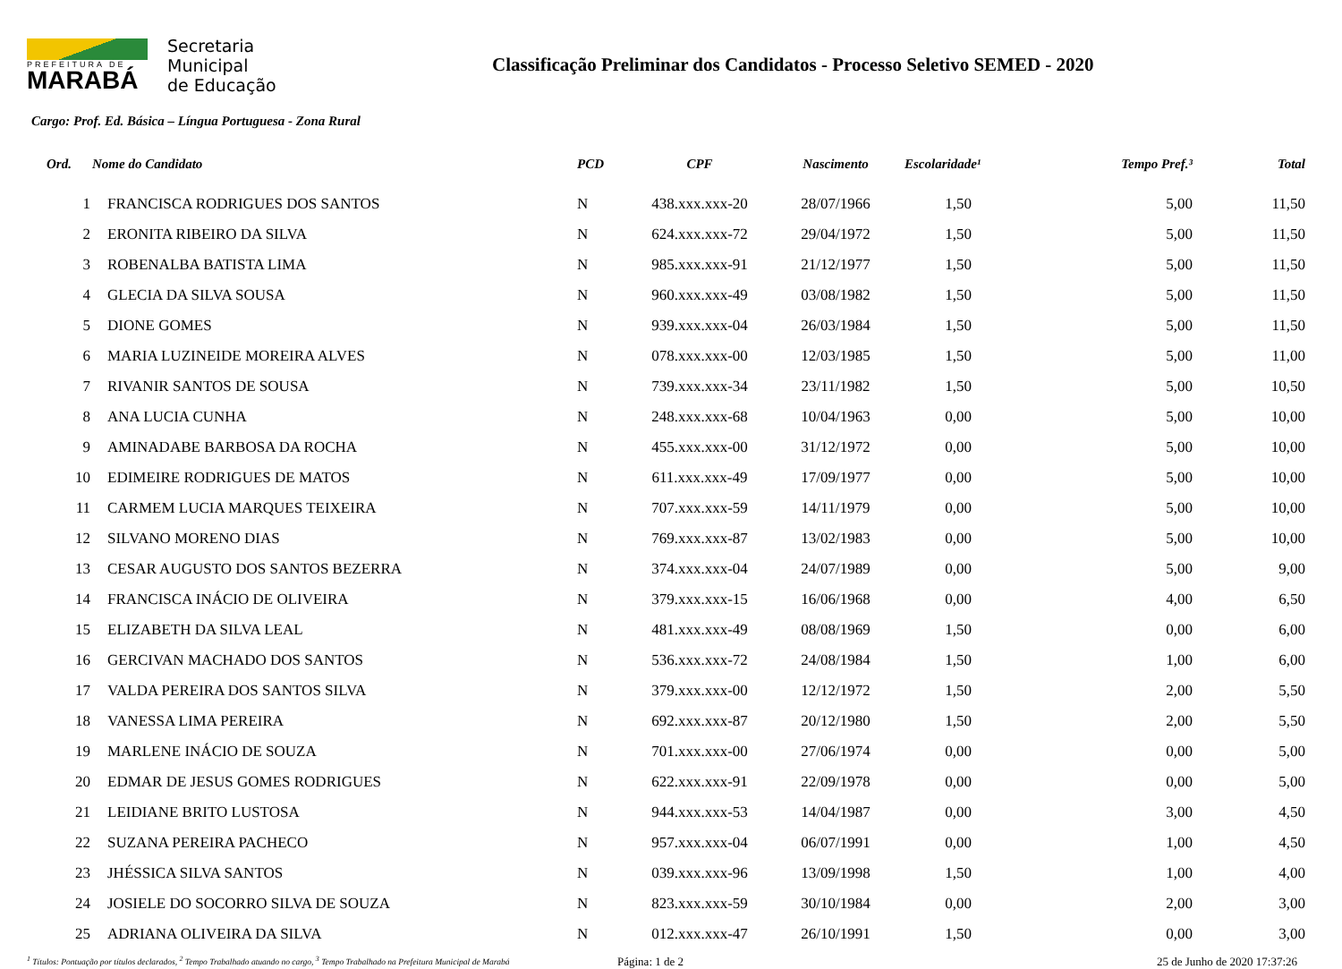PREFEITURA DE
MARABÁ
Secretaria
Municipal
de Educação
Classificação Preliminar dos Candidatos - Processo Seletivo SEMED - 2020
Cargo: Prof. Ed. Básica – Língua Portuguesa - Zona Rural
| Ord. | Nome do Candidato | PCD | CPF | Nascimento | Escolaridade¹ | Tempo Pref.³ | Total |
| --- | --- | --- | --- | --- | --- | --- | --- |
| 1 | FRANCISCA RODRIGUES DOS SANTOS | N | 438.xxx.xxx-20 | 28/07/1966 | 1,50 | 5,00 | 11,50 |
| 2 | ERONITA RIBEIRO DA SILVA | N | 624.xxx.xxx-72 | 29/04/1972 | 1,50 | 5,00 | 11,50 |
| 3 | ROBENALBA BATISTA LIMA | N | 985.xxx.xxx-91 | 21/12/1977 | 1,50 | 5,00 | 11,50 |
| 4 | GLECIA DA SILVA SOUSA | N | 960.xxx.xxx-49 | 03/08/1982 | 1,50 | 5,00 | 11,50 |
| 5 | DIONE GOMES | N | 939.xxx.xxx-04 | 26/03/1984 | 1,50 | 5,00 | 11,50 |
| 6 | MARIA LUZINEIDE MOREIRA ALVES | N | 078.xxx.xxx-00 | 12/03/1985 | 1,50 | 5,00 | 11,00 |
| 7 | RIVANIR SANTOS DE SOUSA | N | 739.xxx.xxx-34 | 23/11/1982 | 1,50 | 5,00 | 10,50 |
| 8 | ANA LUCIA CUNHA | N | 248.xxx.xxx-68 | 10/04/1963 | 0,00 | 5,00 | 10,00 |
| 9 | AMINADABE BARBOSA DA ROCHA | N | 455.xxx.xxx-00 | 31/12/1972 | 0,00 | 5,00 | 10,00 |
| 10 | EDIMEIRE RODRIGUES DE MATOS | N | 611.xxx.xxx-49 | 17/09/1977 | 0,00 | 5,00 | 10,00 |
| 11 | CARMEM LUCIA MARQUES TEIXEIRA | N | 707.xxx.xxx-59 | 14/11/1979 | 0,00 | 5,00 | 10,00 |
| 12 | SILVANO MORENO DIAS | N | 769.xxx.xxx-87 | 13/02/1983 | 0,00 | 5,00 | 10,00 |
| 13 | CESAR AUGUSTO DOS SANTOS BEZERRA | N | 374.xxx.xxx-04 | 24/07/1989 | 0,00 | 5,00 | 9,00 |
| 14 | FRANCISCA INÁCIO DE OLIVEIRA | N | 379.xxx.xxx-15 | 16/06/1968 | 0,00 | 4,00 | 6,50 |
| 15 | ELIZABETH DA SILVA LEAL | N | 481.xxx.xxx-49 | 08/08/1969 | 1,50 | 0,00 | 6,00 |
| 16 | GERCIVAN MACHADO DOS SANTOS | N | 536.xxx.xxx-72 | 24/08/1984 | 1,50 | 1,00 | 6,00 |
| 17 | VALDA PEREIRA DOS SANTOS SILVA | N | 379.xxx.xxx-00 | 12/12/1972 | 1,50 | 2,00 | 5,50 |
| 18 | VANESSA LIMA PEREIRA | N | 692.xxx.xxx-87 | 20/12/1980 | 1,50 | 2,00 | 5,50 |
| 19 | MARLENE INÁCIO DE SOUZA | N | 701.xxx.xxx-00 | 27/06/1974 | 0,00 | 0,00 | 5,00 |
| 20 | EDMAR DE JESUS GOMES RODRIGUES | N | 622.xxx.xxx-91 | 22/09/1978 | 0,00 | 0,00 | 5,00 |
| 21 | LEIDIANE BRITO LUSTOSA | N | 944.xxx.xxx-53 | 14/04/1987 | 0,00 | 3,00 | 4,50 |
| 22 | SUZANA PEREIRA PACHECO | N | 957.xxx.xxx-04 | 06/07/1991 | 0,00 | 1,00 | 4,50 |
| 23 | JHÉSSICA SILVA SANTOS | N | 039.xxx.xxx-96 | 13/09/1998 | 1,50 | 1,00 | 4,00 |
| 24 | JOSIELE DO SOCORRO SILVA DE SOUZA | N | 823.xxx.xxx-59 | 30/10/1984 | 0,00 | 2,00 | 3,00 |
| 25 | ADRIANA OLIVEIRA DA SILVA | N | 012.xxx.xxx-47 | 26/10/1991 | 1,50 | 0,00 | 3,00 |
<sup>1</sup> Títulos: Pontuação por títulos declarados, <sup>2</sup> Tempo Trabalhado atuando no cargo, <sup>3</sup> Tempo Trabalhado na Prefeitura Municipal de Marabá
Página: 1 de 2 25 de Junho de 2020 17:37:26